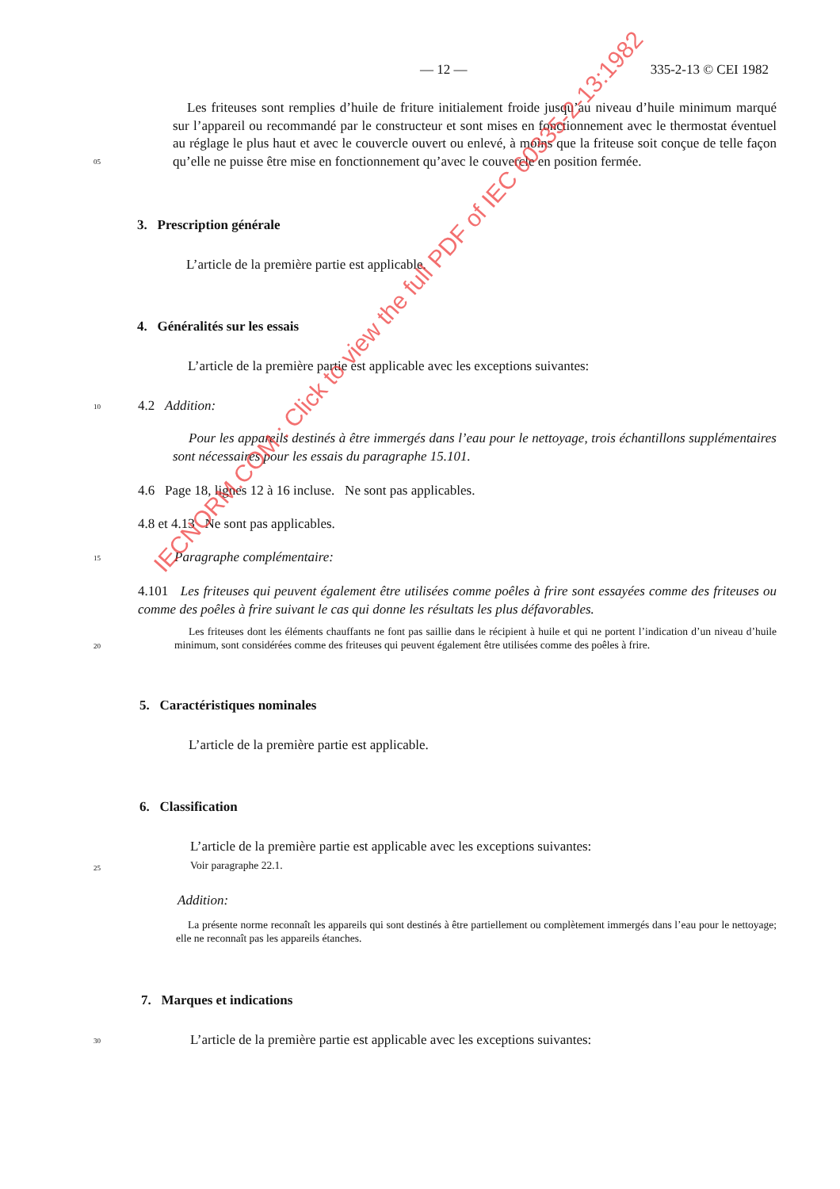— 12 — 335-2-13 © CEI 1982
Les friteuses sont remplies d’huile de friture initialement froide jusqu’au niveau d’huile minimum marqué sur l’appareil ou recommandé par le constructeur et sont mises en fonctionnement avec le thermostat éventuel au réglage le plus haut et avec le couvercle ouvert ou enlevé, à moins que la friteuse soit conçue de telle façon qu’elle ne puisse être mise en fonctionnement qu’avec le couvercle en position fermée.
05
3. Prescription générale
L’article de la première partie est applicable.
4. Généralités sur les essais
L’article de la première partie est applicable avec les exceptions suivantes:
10 4.2 Addition:
Pour les appareils destinés à être immergés dans l’eau pour le nettoyage, trois échantillons supplémentaires sont nécessaires pour les essais du paragraphe 15.101.
4.6 Page 18, lignes 12 à 16 incluse. Ne sont pas applicables.
4.8 et 4.13 Ne sont pas applicables.
15 Paragraphe complémentaire:
4.101 Les friteuses qui peuvent également être utilisées comme poêles à frire sont essayées comme des friteuses ou comme des poêles à frire suivant le cas qui donne les résultats les plus défavorables.
Les friteuses dont les éléments chauffants ne font pas saillie dans le récipient à huile et qui ne portent l’indication d’un niveau d’huile minimum, sont considérées comme des friteuses qui peuvent également être utilisées comme des poêles à frire.
20
5. Caractéristiques nominales
L’article de la première partie est applicable.
6. Classification
L’article de la première partie est applicable avec les exceptions suivantes:
25 Voir paragraphe 22.1.
Addition:
La présente norme reconnaît les appareils qui sont destinés à être partiellement ou complètement immergés dans l’eau pour le nettoyage; elle ne reconnaît pas les appareils étanches.
7. Marques et indications
30 L’article de la première partie est applicable avec les exceptions suivantes:
IECNORM.COM : Click to view the full PDF of IEC 60335-2-13:1982